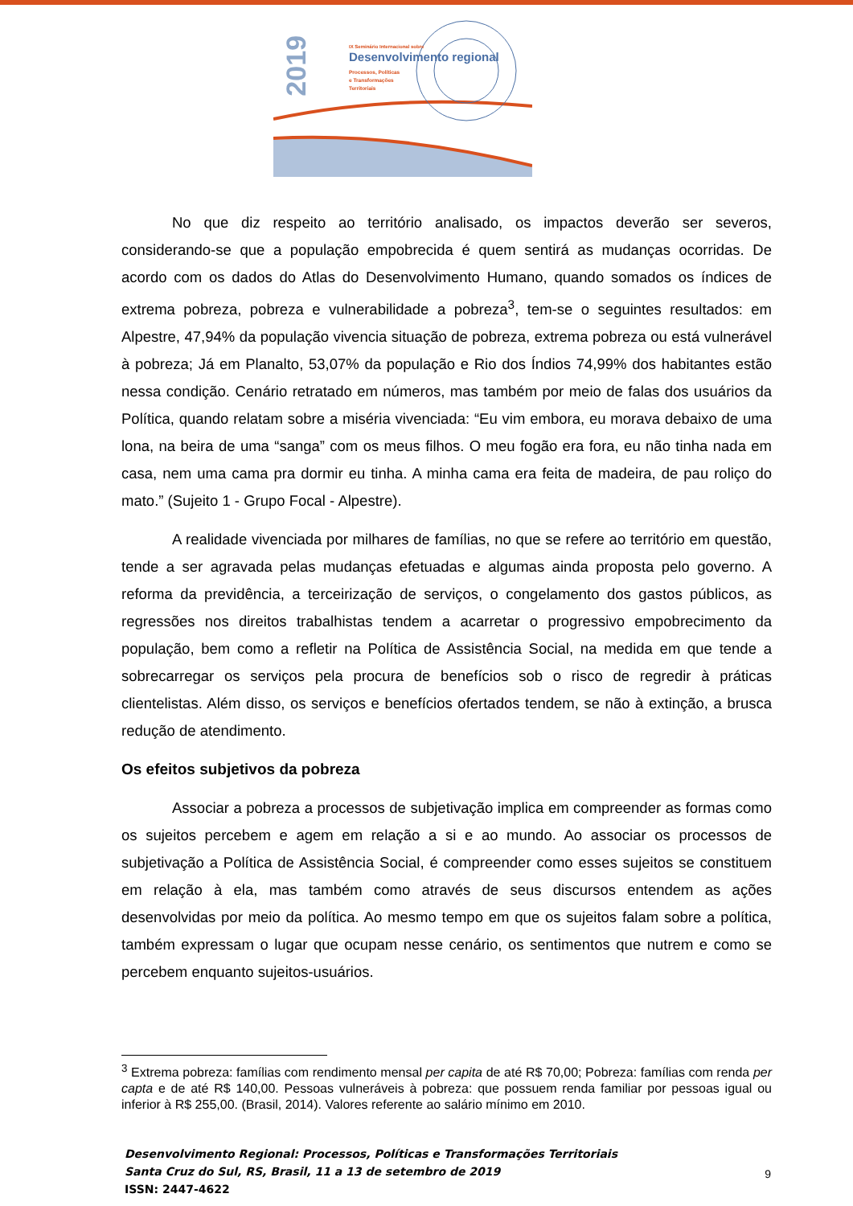2019
IX Seminário Internacional sobre
Desenvolvimento regional
Processos, Políticas
e Transformações
Territoriais
No que diz respeito ao território analisado, os impactos deverão ser severos, considerando-se que a população empobrecida é quem sentirá as mudanças ocorridas. De acordo com os dados do Atlas do Desenvolvimento Humano, quando somados os índices de extrema pobreza, pobreza e vulnerabilidade a pobreza<sup>3</sup>, tem-se o seguintes resultados: em Alpestre, 47,94% da população vivencia situação de pobreza, extrema pobreza ou está vulnerável à pobreza; Já em Planalto, 53,07% da população e Rio dos Índios 74,99% dos habitantes estão nessa condição. Cenário retratado em números, mas também por meio de falas dos usuários da Política, quando relatam sobre a miséria vivenciada: “Eu vim embora, eu morava debaixo de uma lona, na beira de uma “sanga” com os meus filhos. O meu fogão era fora, eu não tinha nada em casa, nem uma cama pra dormir eu tinha. A minha cama era feita de madeira, de pau roliço do mato.” (Sujeito 1 - Grupo Focal - Alpestre).
A realidade vivenciada por milhares de famílias, no que se refere ao território em questão, tende a ser agravada pelas mudanças efetuadas e algumas ainda proposta pelo governo. A reforma da previdência, a terceirização de serviços, o congelamento dos gastos públicos, as regressões nos direitos trabalhistas tendem a acarretar o progressivo empobrecimento da população, bem como a refletir na Política de Assistência Social, na medida em que tende a sobrecarregar os serviços pela procura de benefícios sob o risco de regredir à práticas clientelistas. Além disso, os serviços e benefícios ofertados tendem, se não à extinção, a brusca redução de atendimento.
Os efeitos subjetivos da pobreza
Associar a pobreza a processos de subjetivação implica em compreender as formas como os sujeitos percebem e agem em relação a si e ao mundo. Ao associar os processos de subjetivação a Política de Assistência Social, é compreender como esses sujeitos se constituem em relação à ela, mas também como através de seus discursos entendem as ações desenvolvidas por meio da política. Ao mesmo tempo em que os sujeitos falam sobre a política, também expressam o lugar que ocupam nesse cenário, os sentimentos que nutrem e como se percebem enquanto sujeitos-usuários.
<sup>3</sup> Extrema pobreza: famílias com rendimento mensal per capita de até R$ 70,00; Pobreza: famílias com renda per capta e de até R$ 140,00. Pessoas vulneráveis à pobreza: que possuem renda familiar por pessoas igual ou inferior à R$ 255,00. (Brasil, 2014). Valores referente ao salário mínimo em 2010.
Desenvolvimento Regional: Processos, Políticas e Transformações Territoriais
Santa Cruz do Sul, RS, Brasil, 11 a 13 de setembro de 2019
ISSN: 2447-4622
9